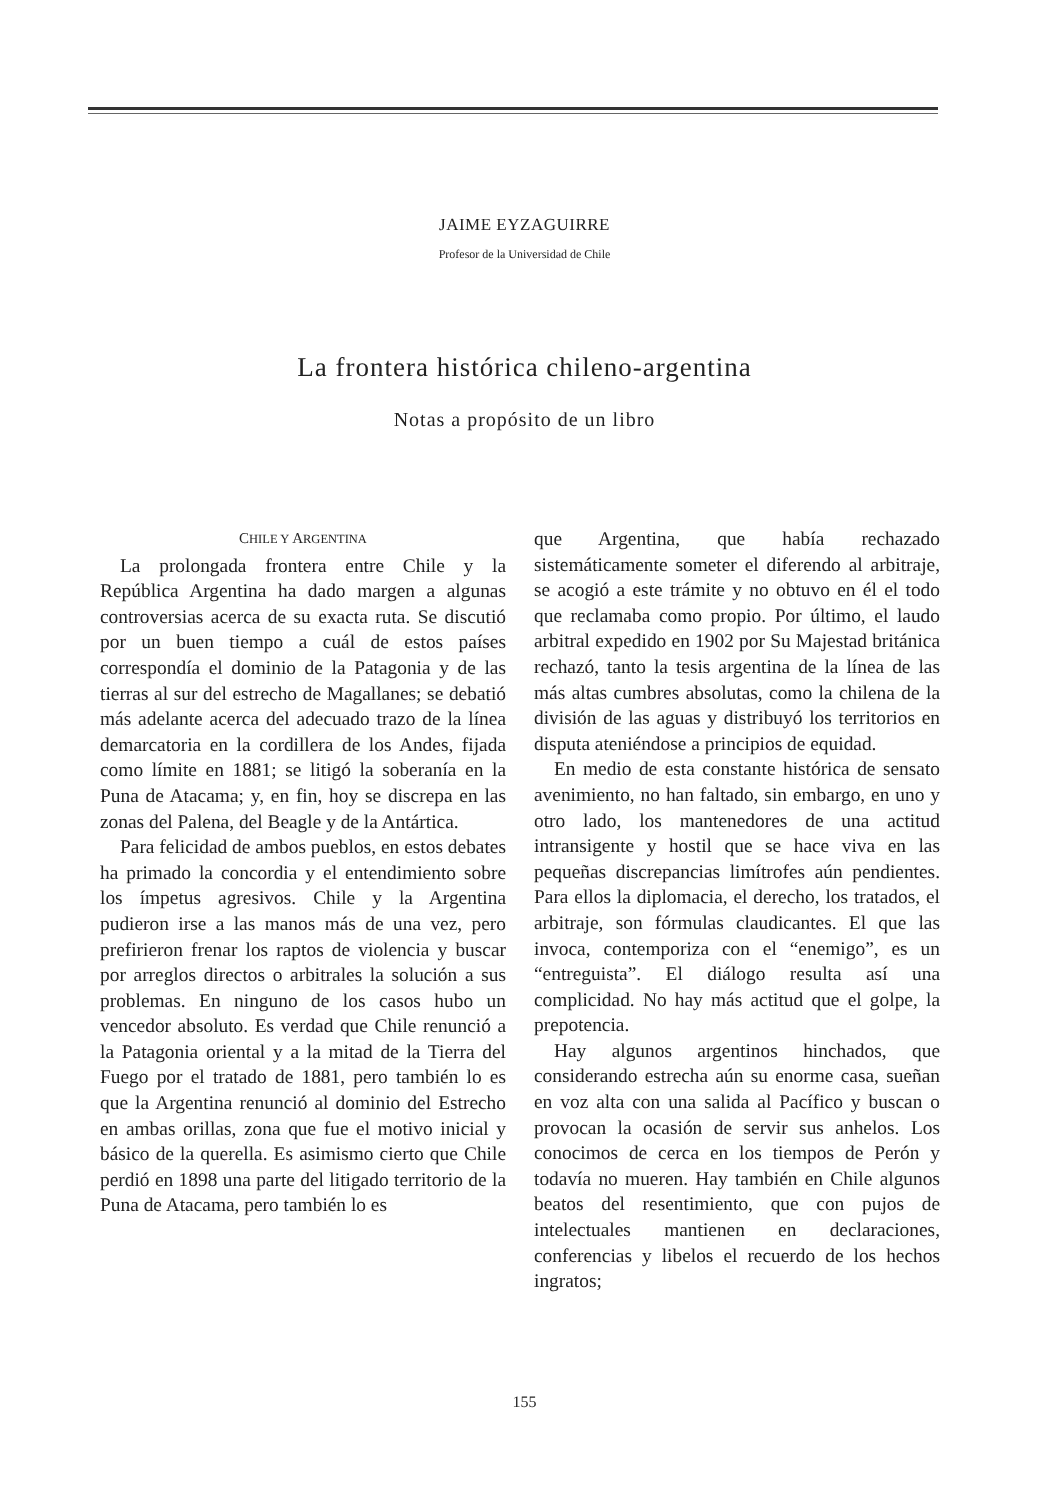JAIME EYZAGUIRRE
Profesor de la Universidad de Chile
La frontera histórica chileno-argentina
Notas a propósito de un libro
CHILE Y ARGENTINA
La prolongada frontera entre Chile y la República Argentina ha dado margen a algunas controversias acerca de su exacta ruta. Se discutió por un buen tiempo a cuál de estos países correspondía el dominio de la Patagonia y de las tierras al sur del estrecho de Magallanes; se debatió más adelante acerca del adecuado trazo de la línea demarcatoria en la cordillera de los Andes, fijada como límite en 1881; se litigó la soberanía en la Puna de Atacama; y, en fin, hoy se discrepa en las zonas del Palena, del Beagle y de la Antártica.
Para felicidad de ambos pueblos, en estos debates ha primado la concordia y el entendimiento sobre los ímpetus agresivos. Chile y la Argentina pudieron irse a las manos más de una vez, pero prefirieron frenar los raptos de violencia y buscar por arreglos directos o arbitrales la solución a sus problemas. En ninguno de los casos hubo un vencedor absoluto. Es verdad que Chile renunció a la Patagonia oriental y a la mitad de la Tierra del Fuego por el tratado de 1881, pero también lo es que la Argentina renunció al dominio del Estrecho en ambas orillas, zona que fue el motivo inicial y básico de la querella. Es asimismo cierto que Chile perdió en 1898 una parte del litigado territorio de la Puna de Atacama, pero también lo es
que Argentina, que había rechazado sistemáticamente someter el diferendo al arbitraje, se acogió a este trámite y no obtuvo en él el todo que reclamaba como propio. Por último, el laudo arbitral expedido en 1902 por Su Majestad británica rechazó, tanto la tesis argentina de la línea de las más altas cumbres absolutas, como la chilena de la división de las aguas y distribuyó los territorios en disputa ateniéndose a principios de equidad.
En medio de esta constante histórica de sensato avenimiento, no han faltado, sin embargo, en uno y otro lado, los mantenedores de una actitud intransigente y hostil que se hace viva en las pequeñas discrepancias limítrofes aún pendientes. Para ellos la diplomacia, el derecho, los tratados, el arbitraje, son fórmulas claudicantes. El que las invoca, contemporiza con el “enemigo”, es un “entreguista”. El diálogo resulta así una complicidad. No hay más actitud que el golpe, la prepotencia.
Hay algunos argentinos hinchados, que considerando estrecha aún su enorme casa, sueñan en voz alta con una salida al Pacífico y buscan o provocan la ocasión de servir sus anhelos. Los conocimos de cerca en los tiempos de Perón y todavía no mueren. Hay también en Chile algunos beatos del resentimiento, que con pujos de intelectuales mantienen en declaraciones, conferencias y libelos el recuerdo de los hechos ingratos;
155